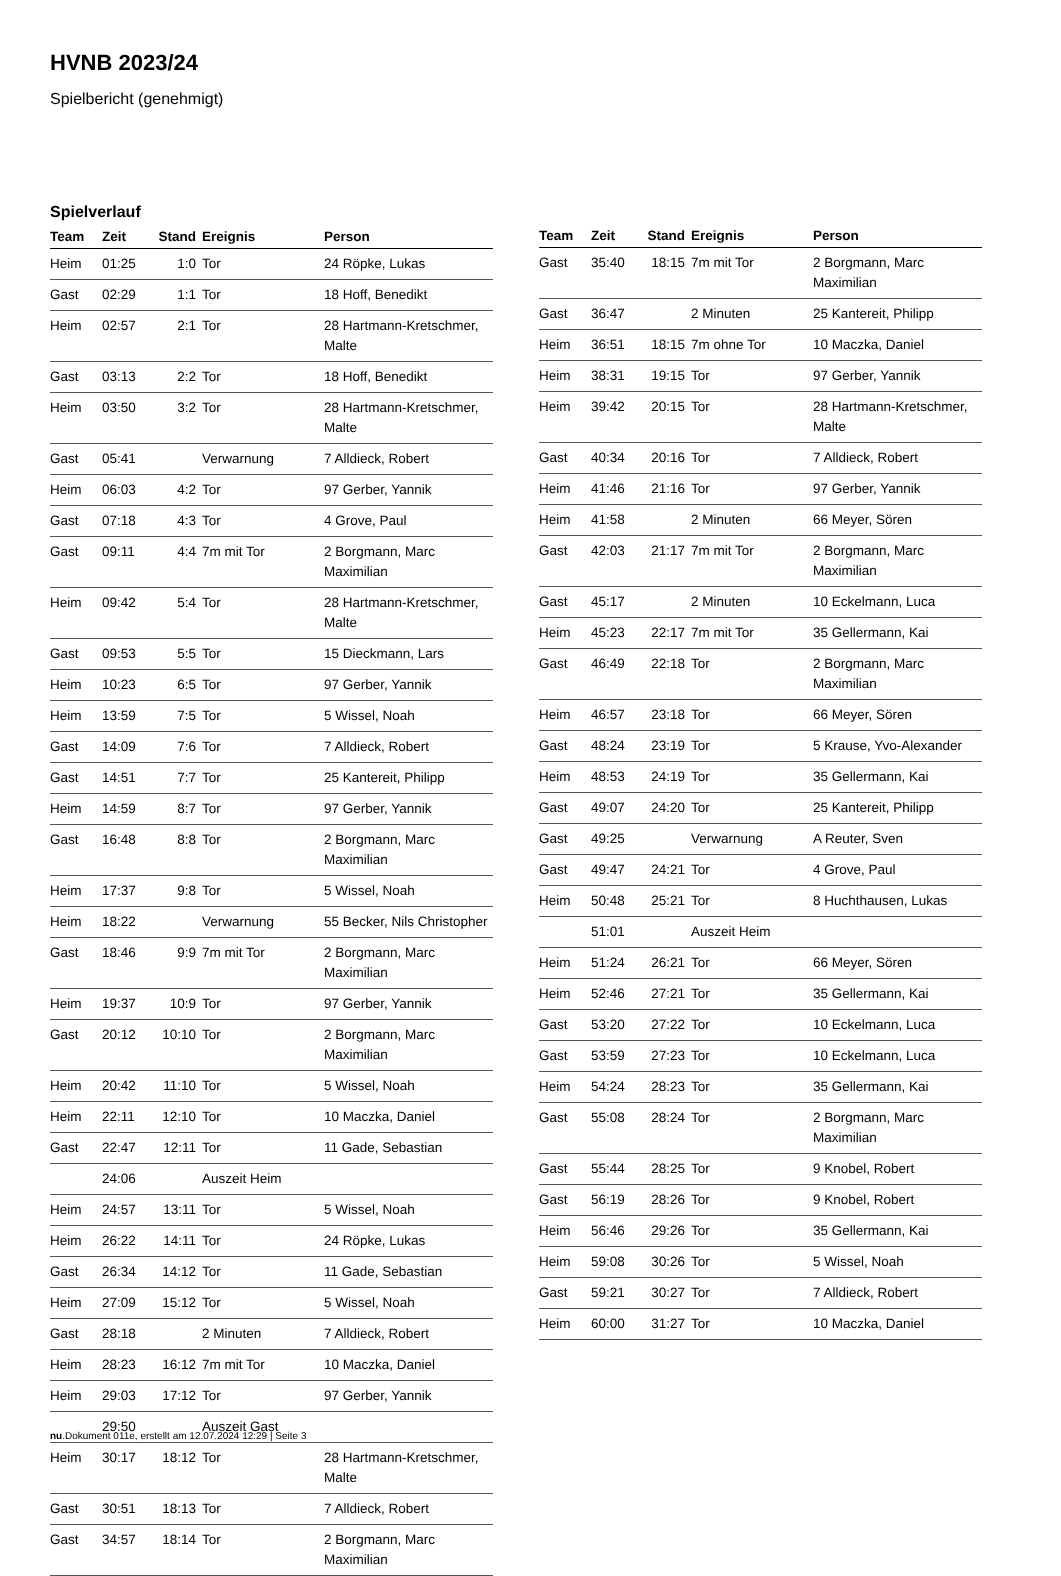HVNB 2023/24
Spielbericht (genehmigt)
Spielverlauf
| Team | Zeit | Stand | Ereignis | Person |
| --- | --- | --- | --- | --- |
| Heim | 01:25 | 1:0 | Tor | 24 Röpke, Lukas |
| Gast | 02:29 | 1:1 | Tor | 18 Hoff, Benedikt |
| Heim | 02:57 | 2:1 | Tor | 28 Hartmann-Kretschmer, Malte |
| Gast | 03:13 | 2:2 | Tor | 18 Hoff, Benedikt |
| Heim | 03:50 | 3:2 | Tor | 28 Hartmann-Kretschmer, Malte |
| Gast | 05:41 | | Verwarnung | 7 Alldieck, Robert |
| Heim | 06:03 | 4:2 | Tor | 97 Gerber, Yannik |
| Gast | 07:18 | 4:3 | Tor | 4 Grove, Paul |
| Gast | 09:11 | 4:4 | 7m mit Tor | 2 Borgmann, Marc Maximilian |
| Heim | 09:42 | 5:4 | Tor | 28 Hartmann-Kretschmer, Malte |
| Gast | 09:53 | 5:5 | Tor | 15 Dieckmann, Lars |
| Heim | 10:23 | 6:5 | Tor | 97 Gerber, Yannik |
| Heim | 13:59 | 7:5 | Tor | 5 Wissel, Noah |
| Gast | 14:09 | 7:6 | Tor | 7 Alldieck, Robert |
| Gast | 14:51 | 7:7 | Tor | 25 Kantereit, Philipp |
| Heim | 14:59 | 8:7 | Tor | 97 Gerber, Yannik |
| Gast | 16:48 | 8:8 | Tor | 2 Borgmann, Marc Maximilian |
| Heim | 17:37 | 9:8 | Tor | 5 Wissel, Noah |
| Heim | 18:22 | | Verwarnung | 55 Becker, Nils Christopher |
| Gast | 18:46 | 9:9 | 7m mit Tor | 2 Borgmann, Marc Maximilian |
| Heim | 19:37 | 10:9 | Tor | 97 Gerber, Yannik |
| Gast | 20:12 | 10:10 | Tor | 2 Borgmann, Marc Maximilian |
| Heim | 20:42 | 11:10 | Tor | 5 Wissel, Noah |
| Heim | 22:11 | 12:10 | Tor | 10 Maczka, Daniel |
| Gast | 22:47 | 12:11 | Tor | 11 Gade, Sebastian |
| | 24:06 | | Auszeit Heim | |
| Heim | 24:57 | 13:11 | Tor | 5 Wissel, Noah |
| Heim | 26:22 | 14:11 | Tor | 24 Röpke, Lukas |
| Gast | 26:34 | 14:12 | Tor | 11 Gade, Sebastian |
| Heim | 27:09 | 15:12 | Tor | 5 Wissel, Noah |
| Gast | 28:18 | | 2 Minuten | 7 Alldieck, Robert |
| Heim | 28:23 | 16:12 | 7m mit Tor | 10 Maczka, Daniel |
| Heim | 29:03 | 17:12 | Tor | 97 Gerber, Yannik |
| | 29:50 | | Auszeit Gast | |
| Heim | 30:17 | 18:12 | Tor | 28 Hartmann-Kretschmer, Malte |
| Gast | 30:51 | 18:13 | Tor | 7 Alldieck, Robert |
| Gast | 34:57 | 18:14 | Tor | 2 Borgmann, Marc Maximilian |
| Team | Zeit | Stand | Ereignis | Person |
| --- | --- | --- | --- | --- |
| Gast | 35:40 | 18:15 | 7m mit Tor | 2 Borgmann, Marc Maximilian |
| Gast | 36:47 | | 2 Minuten | 25 Kantereit, Philipp |
| Heim | 36:51 | 18:15 | 7m ohne Tor | 10 Maczka, Daniel |
| Heim | 38:31 | 19:15 | Tor | 97 Gerber, Yannik |
| Heim | 39:42 | 20:15 | Tor | 28 Hartmann-Kretschmer, Malte |
| Gast | 40:34 | 20:16 | Tor | 7 Alldieck, Robert |
| Heim | 41:46 | 21:16 | Tor | 97 Gerber, Yannik |
| Heim | 41:58 | | 2 Minuten | 66 Meyer, Sören |
| Gast | 42:03 | 21:17 | 7m mit Tor | 2 Borgmann, Marc Maximilian |
| Gast | 45:17 | | 2 Minuten | 10 Eckelmann, Luca |
| Heim | 45:23 | 22:17 | 7m mit Tor | 35 Gellermann, Kai |
| Gast | 46:49 | 22:18 | Tor | 2 Borgmann, Marc Maximilian |
| Heim | 46:57 | 23:18 | Tor | 66 Meyer, Sören |
| Gast | 48:24 | 23:19 | Tor | 5 Krause, Yvo-Alexander |
| Heim | 48:53 | 24:19 | Tor | 35 Gellermann, Kai |
| Gast | 49:07 | 24:20 | Tor | 25 Kantereit, Philipp |
| Gast | 49:25 | | Verwarnung | A Reuter, Sven |
| Gast | 49:47 | 24:21 | Tor | 4 Grove, Paul |
| Heim | 50:48 | 25:21 | Tor | 8 Huchthausen, Lukas |
| | 51:01 | | Auszeit Heim | |
| Heim | 51:24 | 26:21 | Tor | 66 Meyer, Sören |
| Heim | 52:46 | 27:21 | Tor | 35 Gellermann, Kai |
| Gast | 53:20 | 27:22 | Tor | 10 Eckelmann, Luca |
| Gast | 53:59 | 27:23 | Tor | 10 Eckelmann, Luca |
| Heim | 54:24 | 28:23 | Tor | 35 Gellermann, Kai |
| Gast | 55:08 | 28:24 | Tor | 2 Borgmann, Marc Maximilian |
| Gast | 55:44 | 28:25 | Tor | 9 Knobel, Robert |
| Gast | 56:19 | 28:26 | Tor | 9 Knobel, Robert |
| Heim | 56:46 | 29:26 | Tor | 35 Gellermann, Kai |
| Heim | 59:08 | 30:26 | Tor | 5 Wissel, Noah |
| Gast | 59:21 | 30:27 | Tor | 7 Alldieck, Robert |
| Heim | 60:00 | 31:27 | Tor | 10 Maczka, Daniel |
nu.Dokument 011e, erstellt am 12.07.2024 12:29 | Seite 3